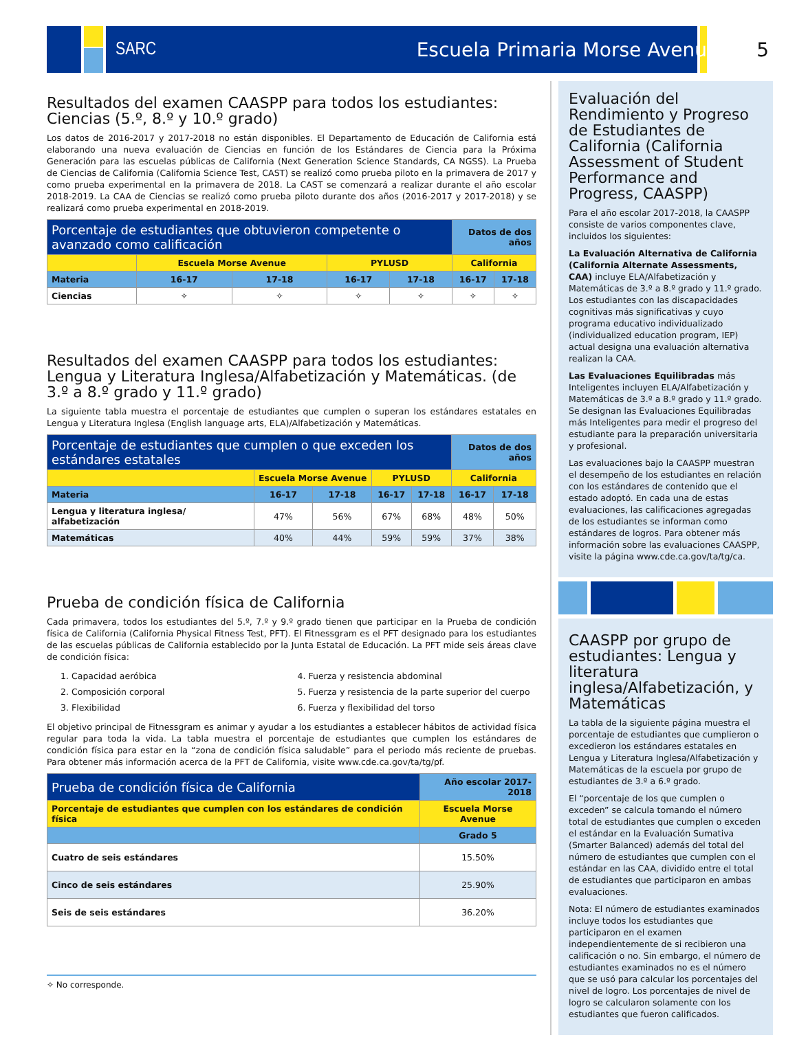SARC Escuela Primaria Morse Avenue 5
Resultados del examen CAASPP para todos los estudiantes: Ciencias (5.º, 8.º y 10.º grado)
Los datos de 2016-2017 y 2017-2018 no están disponibles. El Departamento de Educación de California está elaborando una nueva evaluación de Ciencias en función de los Estándares de Ciencia para la Próxima Generación para las escuelas públicas de California (Next Generation Science Standards, CA NGSS). La Prueba de Ciencias de California (California Science Test, CAST) se realizó como prueba piloto en la primavera de 2017 y como prueba experimental en la primavera de 2018. La CAST se comenzará a realizar durante el año escolar 2018-2019. La CAA de Ciencias se realizó como prueba piloto durante dos años (2016-2017 y 2017-2018) y se realizará como prueba experimental en 2018-2019.
| Porcentaje de estudiantes que obtuvieron competente o avanzado como calificación | | | | | Datos de dos años | |
| --- | --- | --- | --- | --- | --- | --- |
| | Escuela Morse Avenue | | PYLUSD | | California | |
| Materia | 16-17 | 17-18 | 16-17 | 17-18 | 16-17 | 17-18 |
| Ciencias | ✧ | ✧ | ✧ | ✧ | ✧ | ✧ |
Resultados del examen CAASPP para todos los estudiantes: Lengua y Literatura Inglesa/Alfabetización y Matemáticas. (de 3.º a 8.º grado y 11.º grado)
La siguiente tabla muestra el porcentaje de estudiantes que cumplen o superan los estándares estatales en Lengua y Literatura Inglesa (English language arts, ELA)/Alfabetización y Matemáticas.
| Porcentaje de estudiantes que cumplen o que exceden los estándares estatales | | | | | Datos de dos años | |
| --- | --- | --- | --- | --- | --- | --- |
| | Escuela Morse Avenue | | PYLUSD | | California | |
| Materia | 16-17 | 17-18 | 16-17 | 17-18 | 16-17 | 17-18 |
| Lengua y literatura inglesa/ alfabetización | 47% | 56% | 67% | 68% | 48% | 50% |
| Matemáticas | 40% | 44% | 59% | 59% | 37% | 38% |
Prueba de condición física de California
Cada primavera, todos los estudiantes del 5.º, 7.º y 9.º grado tienen que participar en la Prueba de condición física de California (California Physical Fitness Test, PFT). El Fitnessgram es el PFT designado para los estudiantes de las escuelas públicas de California establecido por la Junta Estatal de Educación. La PFT mide seis áreas clave de condición física:
1. Capacidad aeróbica
2. Composición corporal
3. Flexibilidad
4. Fuerza y resistencia abdominal
5. Fuerza y resistencia de la parte superior del cuerpo
6. Fuerza y flexibilidad del torso
El objetivo principal de Fitnessgram es animar y ayudar a los estudiantes a establecer hábitos de actividad física regular para toda la vida. La tabla muestra el porcentaje de estudiantes que cumplen los estándares de condición física para estar en la “zona de condición física saludable” para el periodo más reciente de pruebas. Para obtener más información acerca de la PFT de California, visite www.cde.ca.gov/ta/tg/pf.
| Prueba de condición física de California | Año escolar 2017-2018 |
| --- | --- |
| Porcentaje de estudiantes que cumplen con los estándares de condición física | Escuela Morse Avenue |
| | Grado 5 |
| Cuatro de seis estándares | 15.50% |
| Cinco de seis estándares | 25.90% |
| Seis de seis estándares | 36.20% |
✧ No corresponde.
Evaluación del Rendimiento y Progreso de Estudiantes de California (California Assessment of Student Performance and Progress, CAASPP)
Para el año escolar 2017-2018, la CAASPP consiste de varios componentes clave, incluidos los siguientes:
La Evaluación Alternativa de California (California Alternate Assessments, CAA) incluye ELA/Alfabetización y Matemáticas de 3.º a 8.º grado y 11.º grado. Los estudiantes con las discapacidades cognitivas más significativas y cuyo programa educativo individualizado (individualized education program, IEP) actual designa una evaluación alternativa realizan la CAA.
Las Evaluaciones Equilibradas más Inteligentes incluyen ELA/Alfabetización y Matemáticas de 3.º a 8.º grado y 11.º grado. Se designan las Evaluaciones Equilibradas más Inteligentes para medir el progreso del estudiante para la preparación universitaria y profesional.
Las evaluaciones bajo la CAASPP muestran el desempeño de los estudiantes en relación con los estándares de contenido que el estado adoptó. En cada una de estas evaluaciones, las calificaciones agregadas de los estudiantes se informan como estándares de logros. Para obtener más información sobre las evaluaciones CAASPP, visite la página www.cde.ca.gov/ta/tg/ca.
CAASPP por grupo de estudiantes: Lengua y literatura inglesa/Alfabetización, y Matemáticas
La tabla de la siguiente página muestra el porcentaje de estudiantes que cumplieron o excedieron los estándares estatales en Lengua y Literatura Inglesa/Alfabetización y Matemáticas de la escuela por grupo de estudiantes de 3.º a 6.º grado.
El “porcentaje de los que cumplen o exceden” se calcula tomando el número total de estudiantes que cumplen o exceden el estándar en la Evaluación Sumativa (Smarter Balanced) además del total del número de estudiantes que cumplen con el estándar en las CAA, dividido entre el total de estudiantes que participaron en ambas evaluaciones.
Nota: El número de estudiantes examinados incluye todos los estudiantes que participaron en el examen independientemente de si recibieron una calificación o no. Sin embargo, el número de estudiantes examinados no es el número que se usó para calcular los porcentajes del nivel de logro. Los porcentajes de nivel de logro se calcularon solamente con los estudiantes que fueron calificados.